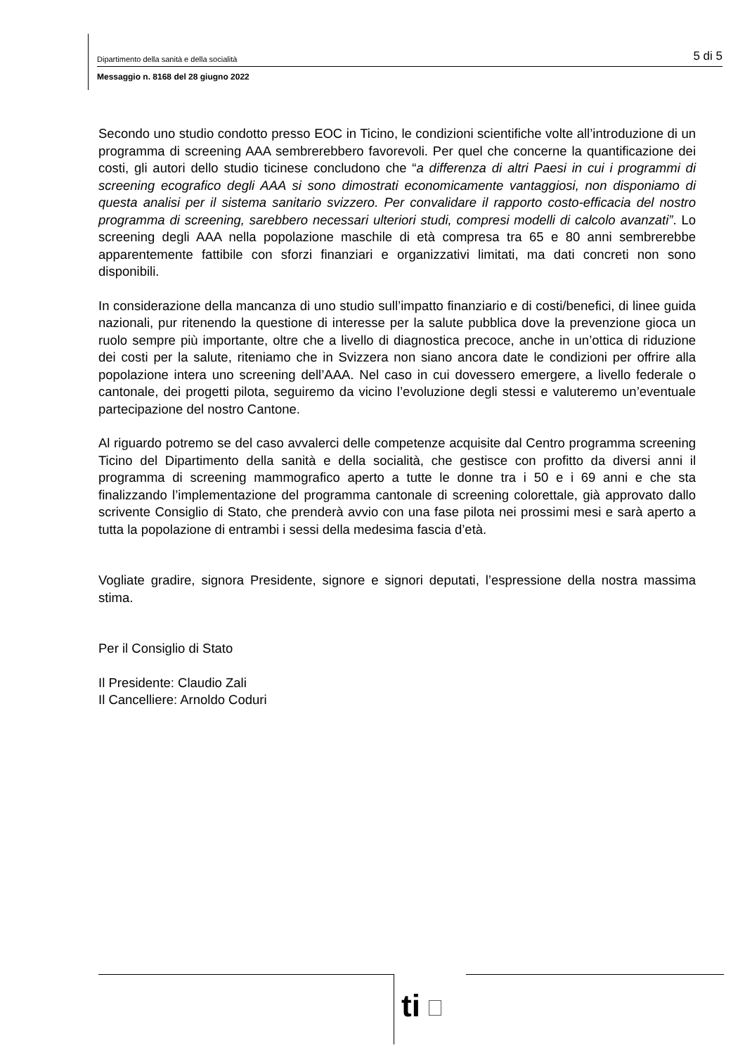Dipartimento della sanità e della socialità 5 di 5
Messaggio n. 8168 del 28 giugno 2022
Secondo uno studio condotto presso EOC in Ticino, le condizioni scientifiche volte all’introduzione di un programma di screening AAA sembrerebbero favorevoli. Per quel che concerne la quantificazione dei costi, gli autori dello studio ticinese concludono che “a differenza di altri Paesi in cui i programmi di screening ecografico degli AAA si sono dimostrati economicamente vantaggiosi, non disponiamo di questa analisi per il sistema sanitario svizzero. Per convalidare il rapporto costo-efficacia del nostro programma di screening, sarebbero necessari ulteriori studi, compresi modelli di calcolo avanzati”. Lo screening degli AAA nella popolazione maschile di età compresa tra 65 e 80 anni sembrerebbe apparentemente fattibile con sforzi finanziari e organizzativi limitati, ma dati concreti non sono disponibili.
In considerazione della mancanza di uno studio sull’impatto finanziario e di costi/benefici, di linee guida nazionali, pur ritenendo la questione di interesse per la salute pubblica dove la prevenzione gioca un ruolo sempre più importante, oltre che a livello di diagnostica precoce, anche in un’ottica di riduzione dei costi per la salute, riteniamo che in Svizzera non siano ancora date le condizioni per offrire alla popolazione intera uno screening dell’AAA. Nel caso in cui dovessero emergere, a livello federale o cantonale, dei progetti pilota, seguiremo da vicino l’evoluzione degli stessi e valuteremo un’eventuale partecipazione del nostro Cantone.
Al riguardo potremo se del caso avvalerci delle competenze acquisite dal Centro programma screening Ticino del Dipartimento della sanità e della socialità, che gestisce con profitto da diversi anni il programma di screening mammografico aperto a tutte le donne tra i 50 e i 69 anni e che sta finalizzando l’implementazione del programma cantonale di screening colorettale, già approvato dallo scrivente Consiglio di Stato, che prenderà avvio con una fase pilota nei prossimi mesi e sarà aperto a tutta la popolazione di entrambi i sessi della medesima fascia d’età.
Vogliate gradire, signora Presidente, signore e signori deputati, l’espressione della nostra massima stima.
Per il Consiglio di Stato
Il Presidente: Claudio Zali
Il Cancelliere: Arnoldo Coduri
ti